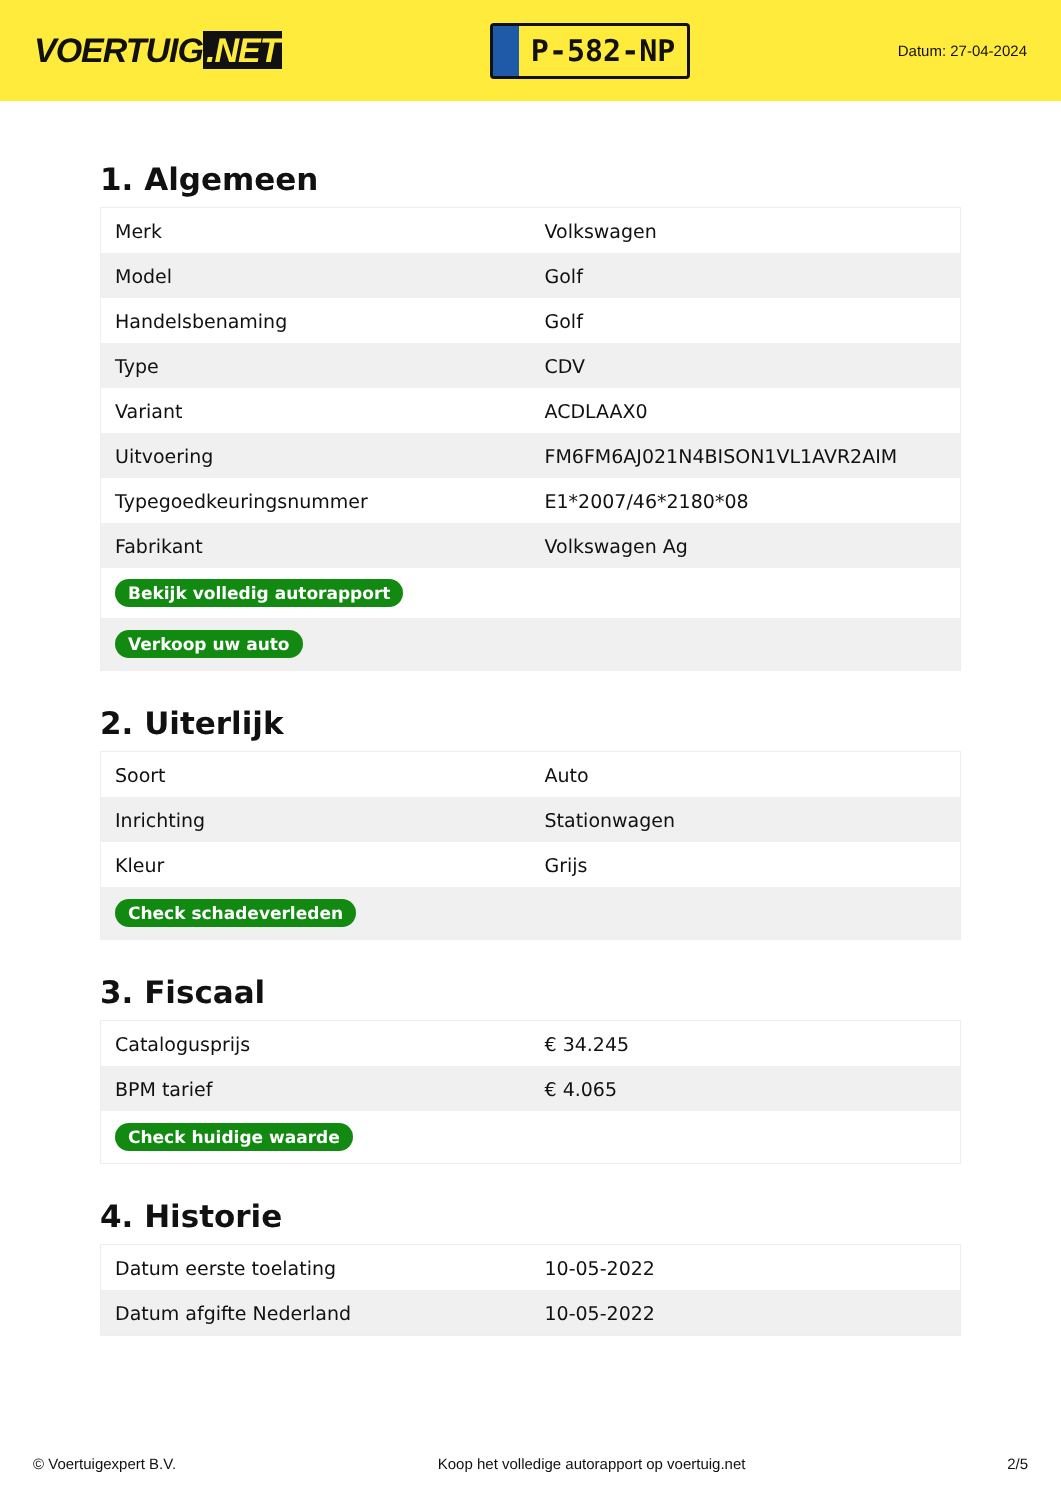VOERTUIG.NET
P-582-NP
Datum: 27-04-2024
1. Algemeen
| Merk | Volkswagen |
| Model | Golf |
| Handelsbenaming | Golf |
| Type | CDV |
| Variant | ACDLAAX0 |
| Uitvoering | FM6FM6AJ021N4BISON1VL1AVR2AIM |
| Typegoedkeuringsnummer | E1*2007/46*2180*08 |
| Fabrikant | Volkswagen Ag |
| Bekijk volledig autorapport | |
| Verkoop uw auto | |
2. Uiterlijk
| Soort | Auto |
| Inrichting | Stationwagen |
| Kleur | Grijs |
| Check schadeverleden | |
3. Fiscaal
| Catalogusprijs | € 34.245 |
| BPM tarief | € 4.065 |
| Check huidige waarde | |
4. Historie
| Datum eerste toelating | 10-05-2022 |
| Datum afgifte Nederland | 10-05-2022 |
© Voertuigexpert B.V. Koop het volledige autorapport op voertuig.net 2/5